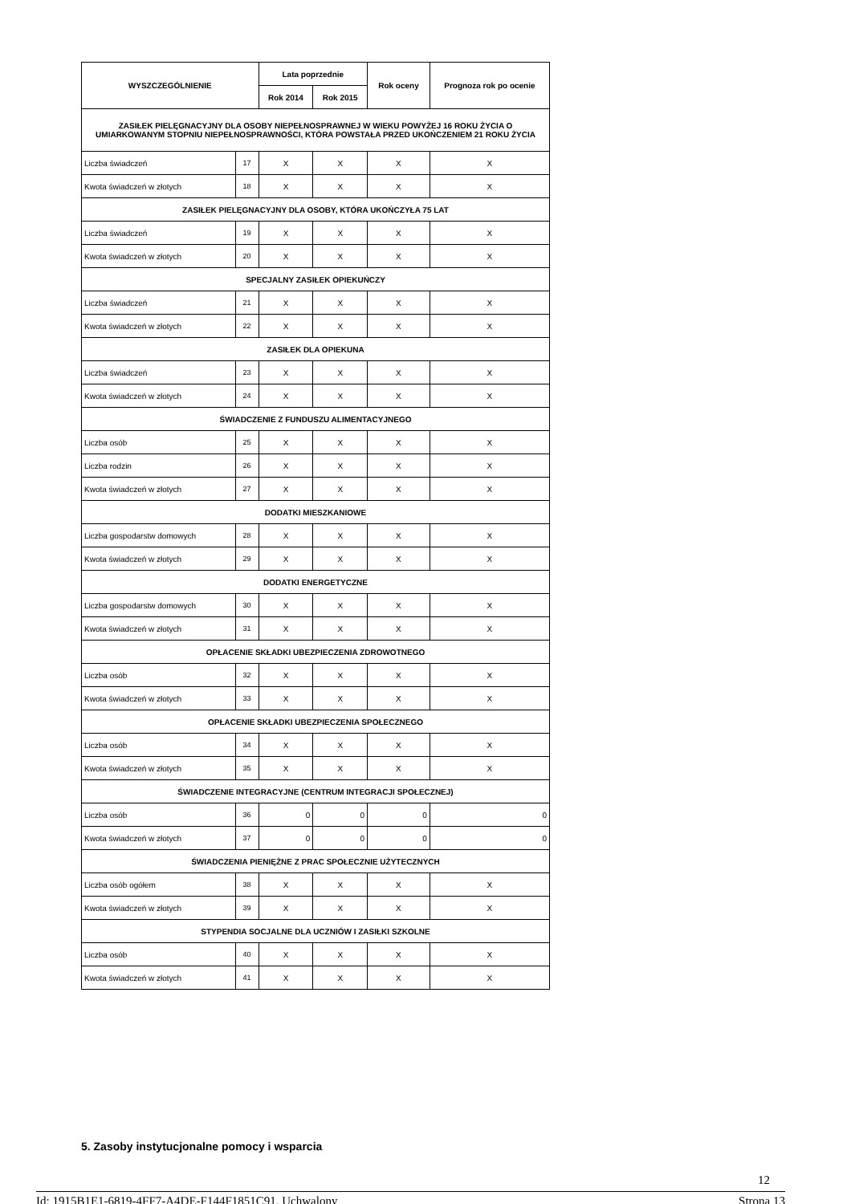| WYSZCZEGÓLNIENIE | | Lata poprzednie | | Rok oceny | Prognoza rok po ocenie |
| --- | --- | --- | --- | --- | --- |
| | | Rok 2014 | Rok 2015 | | |
| ZASIŁEK PIELĘGNACYJNY DLA OSOBY NIEPEŁNOSPRAWNEJ W WIEKU POWYŻEJ 16 ROKU ŻYCIA O UMIARKOWANYM STOPNIU NIEPEŁNOSPRAWNOŚCI, KTÓRA POWSTAŁA PRZED UKOŃCZENIEM 21 ROKU ŻYCIA | | | | | |
| Liczba świadczeń | 17 | X | X | X | X |
| Kwota świadczeń w złotych | 18 | X | X | X | X |
| ZASIŁEK PIELĘGNACYJNY DLA OSOBY, KTÓRA UKOŃCZYŁA 75 LAT | | | | | |
| Liczba świadczeń | 19 | X | X | X | X |
| Kwota świadczeń w złotych | 20 | X | X | X | X |
| SPECJALNY ZASIŁEK OPIEKUŃCZY | | | | | |
| Liczba świadczeń | 21 | X | X | X | X |
| Kwota świadczeń w złotych | 22 | X | X | X | X |
| ZASIŁEK DLA OPIEKUNA | | | | | |
| Liczba świadczeń | 23 | X | X | X | X |
| Kwota świadczeń w złotych | 24 | X | X | X | X |
| ŚWIADCZENIE Z FUNDUSZU ALIMENTACYJNEGO | | | | | |
| Liczba osób | 25 | X | X | X | X |
| Liczba rodzin | 26 | X | X | X | X |
| Kwota świadczeń w złotych | 27 | X | X | X | X |
| DODATKI MIESZKANIOWE | | | | | |
| Liczba gospodarstw domowych | 28 | X | X | X | X |
| Kwota świadczeń w złotych | 29 | X | X | X | X |
| DODATKI ENERGETYCZNE | | | | | |
| Liczba gospodarstw domowych | 30 | X | X | X | X |
| Kwota świadczeń w złotych | 31 | X | X | X | X |
| OPŁACENIE SKŁADKI UBEZPIECZENIA ZDROWOTNEGO | | | | | |
| Liczba osób | 32 | X | X | X | X |
| Kwota świadczeń w złotych | 33 | X | X | X | X |
| OPŁACENIE SKŁADKI UBEZPIECZENIA SPOŁECZNEGO | | | | | |
| Liczba osób | 34 | X | X | X | X |
| Kwota świadczeń w złotych | 35 | X | X | X | X |
| ŚWIADCZENIE INTEGRACYJNE (CENTRUM INTEGRACJI SPOŁECZNEJ) | | | | | |
| Liczba osób | 36 | 0 | 0 | 0 | 0 |
| Kwota świadczeń w złotych | 37 | 0 | 0 | 0 | 0 |
| ŚWIADCZENIA PIENIĘŻNE Z PRAC SPOŁECZNIE UŻYTECZNYCH | | | | | |
| Liczba osób ogółem | 38 | X | X | X | X |
| Kwota świadczeń w złotych | 39 | X | X | X | X |
| STYPENDIA SOCJALNE DLA UCZNIÓW I ZASIŁKI SZKOLNE | | | | | |
| Liczba osób | 40 | X | X | X | X |
| Kwota świadczeń w złotych | 41 | X | X | X | X |
5. Zasoby instytucjonalne pomocy i wsparcia
12
Id: 1915B1E1-6819-4FF7-A4DE-F144F1851C91. Uchwalony Strona 13